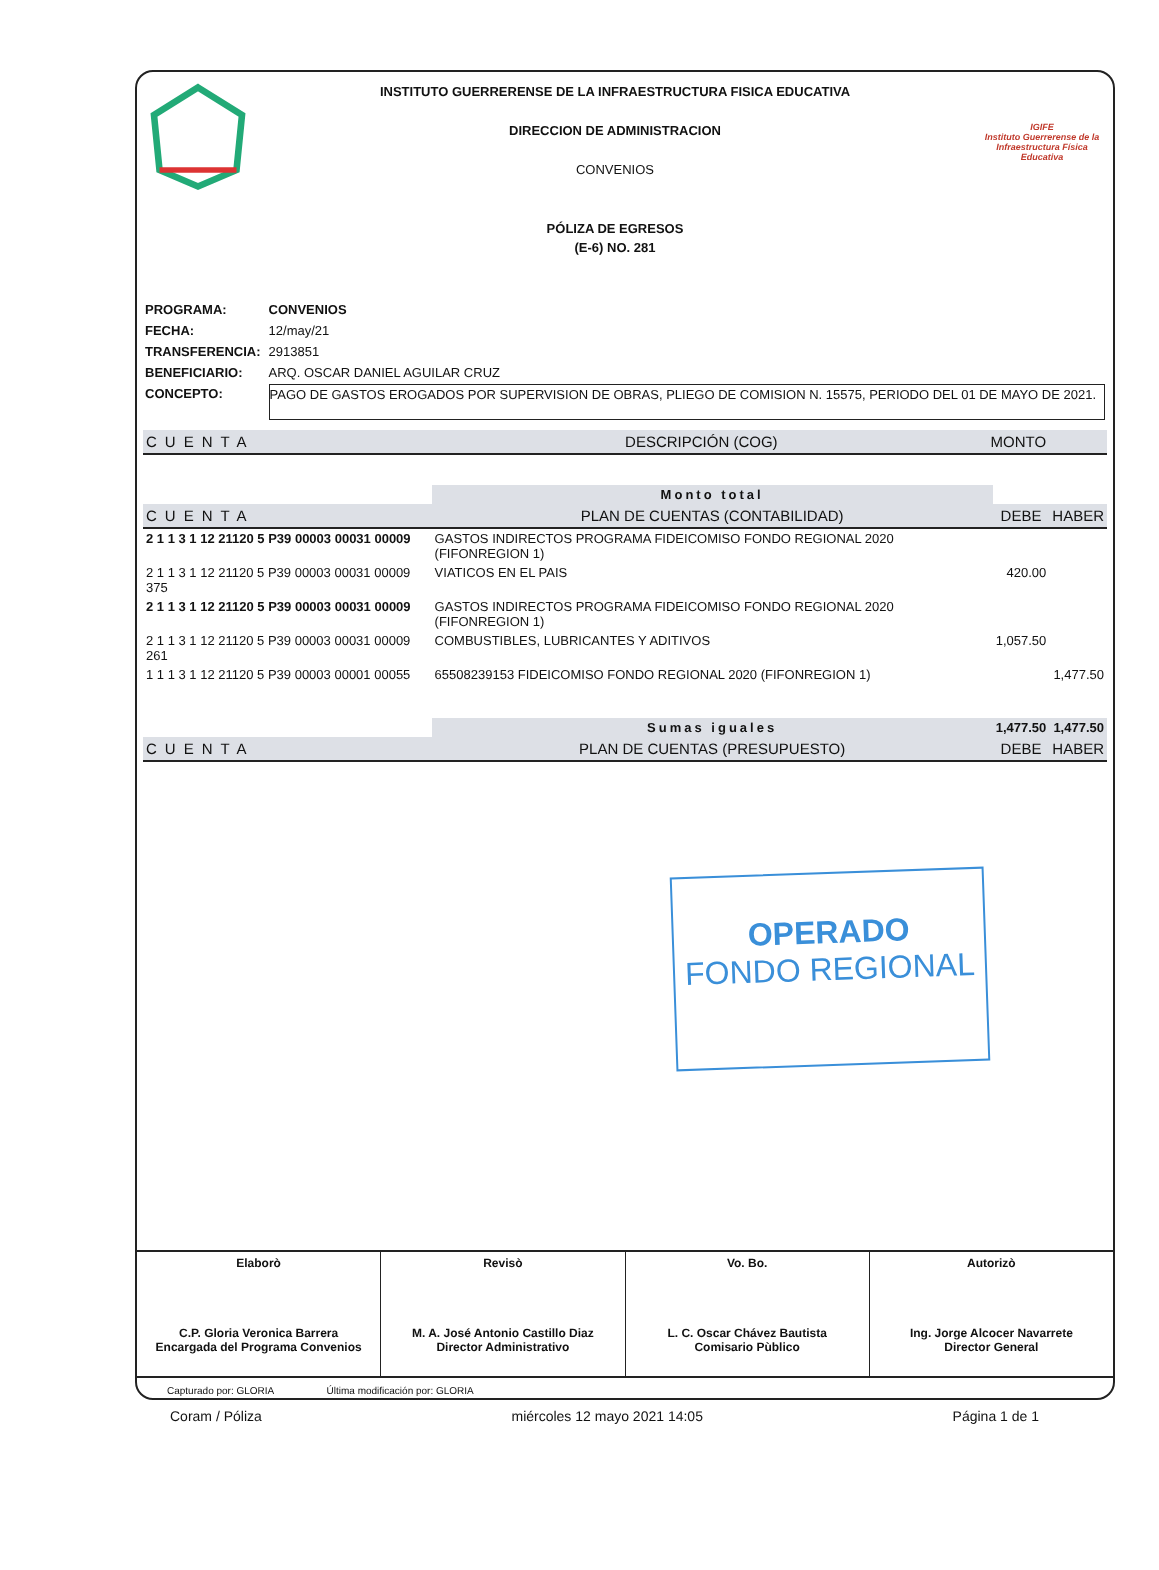INSTITUTO GUERRERENSE DE LA INFRAESTRUCTURA FISICA EDUCATIVA
DIRECCION DE ADMINISTRACION
CONVENIOS
PÓLIZA DE EGRESOS
(E-6) NO. 281
IGIFE
Instituto Guerrerense de la Infraestructura Física Educativa
| PROGRAMA: | CONVENIOS |
| FECHA: | 12/may/21 |
| TRANSFERENCIA: | 2913851 |
| BENEFICIARIO: | ARQ. OSCAR DANIEL AGUILAR CRUZ |
| CONCEPTO: | PAGO DE GASTOS EROGADOS POR SUPERVISION DE OBRAS, PLIEGO DE COMISION N. 15575, PERIODO DEL 01 DE MAYO DE 2021. |
| CUENTA | DESCRIPCIÓN (COG) | MONTO |
| --- | --- | --- |
| | Monto total | | |
| CUENTA | PLAN DE CUENTAS (CONTABILIDAD) | DEBE | HABER |
| 2 1 1 3 1 12 21120 5 P39 00003 00031 00009 | GASTOS INDIRECTOS PROGRAMA FIDEICOMISO FONDO REGIONAL 2020 (FIFONREGION 1) | | |
| 2 1 1 3 1 12 21120 5 P39 00003 00031 00009 375 | VIATICOS EN EL PAIS | 420.00 | |
| 2 1 1 3 1 12 21120 5 P39 00003 00031 00009 | GASTOS INDIRECTOS PROGRAMA FIDEICOMISO FONDO REGIONAL 2020 (FIFONREGION 1) | | |
| 2 1 1 3 1 12 21120 5 P39 00003 00031 00009 261 | COMBUSTIBLES, LUBRICANTES Y ADITIVOS | 1,057.50 | |
| 1 1 1 3 1 12 21120 5 P39 00003 00001 00055 | 65508239153 FIDEICOMISO FONDO REGIONAL 2020 (FIFONREGION 1) | | 1,477.50 |
| | Sumas iguales | 1,477.50 | 1,477.50 |
| CUENTA | PLAN DE CUENTAS (PRESUPUESTO) | DEBE | HABER |
OPERADO
FONDO REGIONAL
Elaborò
C.P. Gloria Veronica Barrera
Encargada del Programa Convenios
Revisò
M. A. José Antonio Castillo Diaz
Director Administrativo
Vo. Bo.
L. C. Oscar Chávez Bautista
Comisario Pùblico
Autorizò
Ing. Jorge Alcocer Navarrete
Director General
Capturado por: GLORIA Última modificación por: GLORIA
Coram / Póliza miércoles 12 mayo 2021 14:05 Página 1 de 1